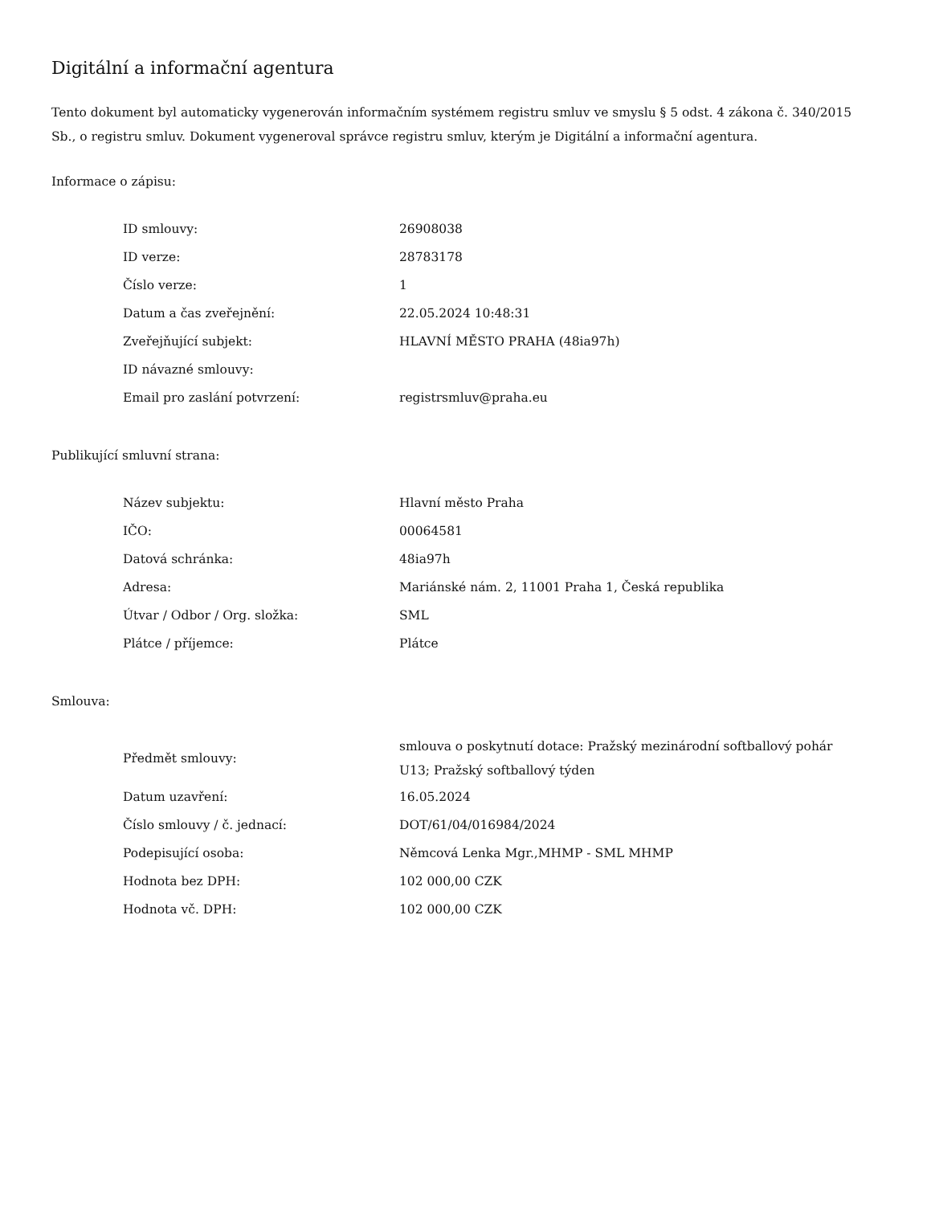Digitální a informační agentura
Tento dokument byl automaticky vygenerován informačním systémem registru smluv ve smyslu § 5 odst. 4 zákona č. 340/2015 Sb., o registru smluv. Dokument vygeneroval správce registru smluv, kterým je Digitální a informační agentura.
Informace o zápisu:
| ID smlouvy: | 26908038 |
| ID verze: | 28783178 |
| Číslo verze: | 1 |
| Datum a čas zveřejnění: | 22.05.2024 10:48:31 |
| Zveřejňující subjekt: | HLAVNÍ MĚSTO PRAHA (48ia97h) |
| ID návazné smlouvy: | |
| Email pro zaslání potvrzení: | registrsmluv@praha.eu |
Publikující smluvní strana:
| Název subjektu: | Hlavní město Praha |
| IČO: | 00064581 |
| Datová schránka: | 48ia97h |
| Adresa: | Mariánské nám. 2, 11001 Praha 1, Česká republika |
| Útvar / Odbor / Org. složka: | SML |
| Plátce / příjemce: | Plátce |
Smlouva:
| Předmět smlouvy: | smlouva o poskytnutí dotace: Pražský mezinárodní softballový pohár U13; Pražský softballový týden |
| Datum uzavření: | 16.05.2024 |
| Číslo smlouvy / č. jednací: | DOT/61/04/016984/2024 |
| Podepisující osoba: | Němcová Lenka Mgr.,MHMP - SML MHMP |
| Hodnota bez DPH: | 102 000,00 CZK |
| Hodnota vč. DPH: | 102 000,00 CZK |